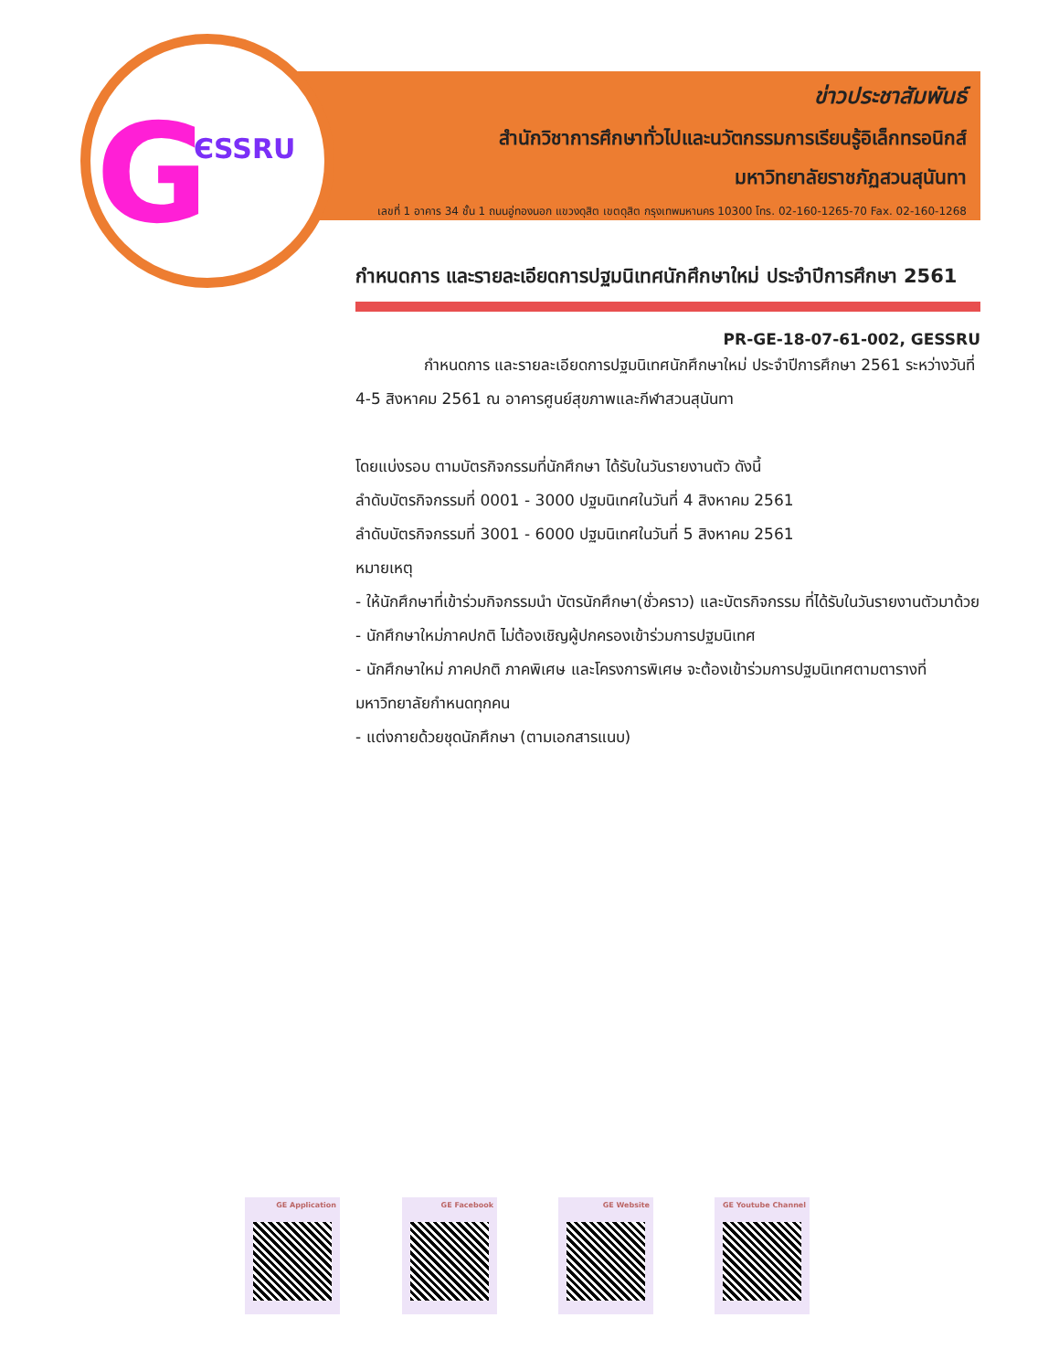G ЄSSRU
ข่าวประชาสัมพันธ์
สำนักวิชาการศึกษาทั่วไปและนวัตกรรมการเรียนรู้อิเล็กทรอนิกส์
มหาวิทยาลัยราชภัฏสวนสุนันทา
เลขที่ 1 อาคาร 34 ชั้น 1 ถนนอู่ทองนอก แขวงดุสิต เขตดุสิต กรุงเทพมหานคร 10300 โทร. 02-160-1265-70 Fax. 02-160-1268
กำหนดการ และรายละเอียดการปฐมนิเทศนักศึกษาใหม่ ประจำปีการศึกษา 2561
PR-GE-18-07-61-002, GESSRU
กำหนดการ และรายละเอียดการปฐมนิเทศนักศึกษาใหม่ ประจำปีการศึกษา 2561 ระหว่างวันที่ 4-5 สิงหาคม 2561 ณ อาคารศูนย์สุขภาพและกีฬาสวนสุนันทา
โดยแบ่งรอบ ตามบัตรกิจกรรมที่นักศึกษา ได้รับในวันรายงานตัว ดังนี้
ลำดับบัตรกิจกรรมที่ 0001 - 3000 ปฐมนิเทศในวันที่ 4 สิงหาคม 2561
ลำดับบัตรกิจกรรมที่ 3001 - 6000 ปฐมนิเทศในวันที่ 5 สิงหาคม 2561
หมายเหตุ
- ให้นักศึกษาที่เข้าร่วมกิจกรรมนำ บัตรนักศึกษา(ชั่วคราว) และบัตรกิจกรรม ที่ได้รับในวันรายงานตัวมาด้วย
- นักศึกษาใหม่ภาคปกติ ไม่ต้องเชิญผู้ปกครองเข้าร่วมการปฐมนิเทศ
- นักศึกษาใหม่ ภาคปกติ ภาคพิเศษ และโครงการพิเศษ จะต้องเข้าร่วมการปฐมนิเทศตามตารางที่มหาวิทยาลัยกำหนดทุกคน
- แต่งกายด้วยชุดนักศึกษา (ตามเอกสารแนบ)
GE Application GE Facebook GE Website GE Youtube Channel